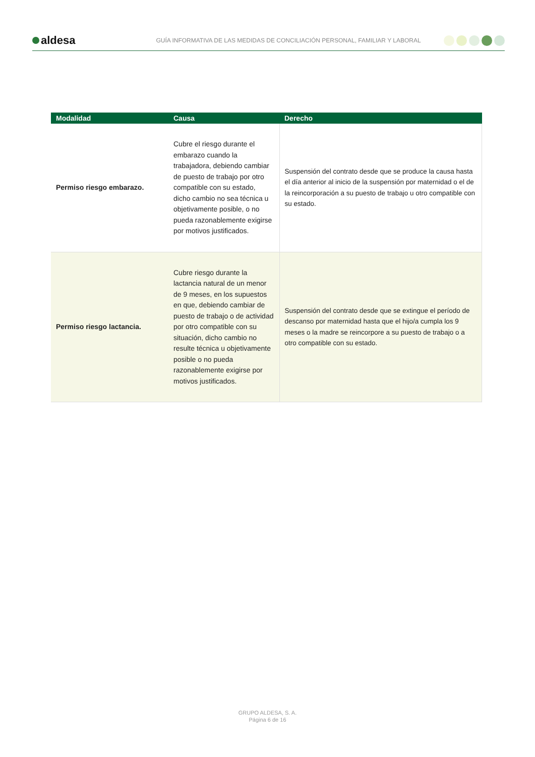aldesa
GUÍA INFORMATIVA DE LAS MEDIDAS DE CONCILIACIÓN PERSONAL, FAMILIAR Y LABORAL
| Modalidad | Causa | Derecho |
| --- | --- | --- |
| Permiso riesgo embarazo. | Cubre el riesgo durante el embarazo cuando la trabajadora, debiendo cambiar de puesto de trabajo por otro compatible con su estado, dicho cambio no sea técnica u objetivamente posible, o no pueda razonablemente exigirse por motivos justificados. | Suspensión del contrato desde que se produce la causa hasta el día anterior al inicio de la suspensión por maternidad o el de la reincorporación a su puesto de trabajo u otro compatible con su estado. |
| Permiso riesgo lactancia. | Cubre riesgo durante la lactancia natural de un menor de 9 meses, en los supuestos en que, debiendo cambiar de puesto de trabajo o de actividad por otro compatible con su situación, dicho cambio no resulte técnica u objetivamente posible o no pueda razonablemente exigirse por motivos justificados. | Suspensión del contrato desde que se extingue el período de descanso por maternidad hasta que el hijo/a cumpla los 9 meses o la madre se reincorpore a su puesto de trabajo o a otro compatible con su estado. |
GRUPO ALDESA, S. A.
Página 6 de 16